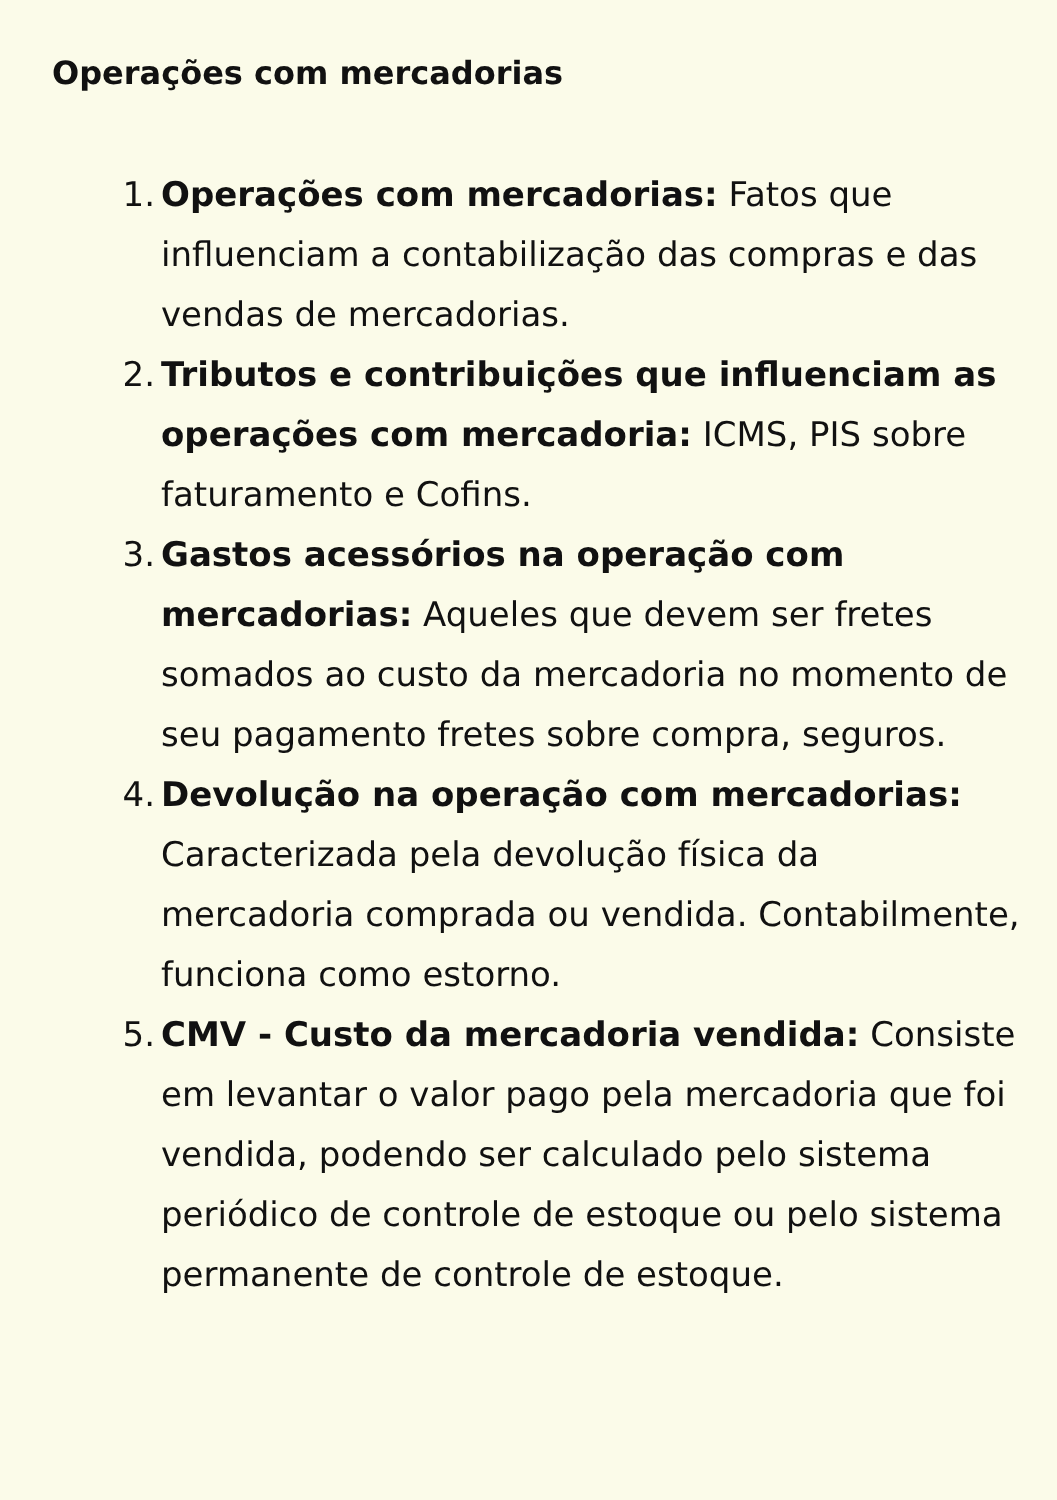Operações com mercadorias
1. Operações com mercadorias: Fatos que influenciam a contabilização das compras e das vendas de mercadorias.
2. Tributos e contribuições que influenciam as operações com mercadoria: ICMS, PIS sobre faturamento e Cofins.
3. Gastos acessórios na operação com mercadorias: Aqueles que devem ser fretes somados ao custo da mercadoria no momento de seu pagamento fretes sobre compra, seguros.
4. Devolução na operação com mercadorias: Caracterizada pela devolução física da mercadoria comprada ou vendida. Contabilmente, funciona como estorno.
5. CMV - Custo da mercadoria vendida: Consiste em levantar o valor pago pela mercadoria que foi vendida, podendo ser calculado pelo sistema periódico de controle de estoque ou pelo sistema permanente de controle de estoque.